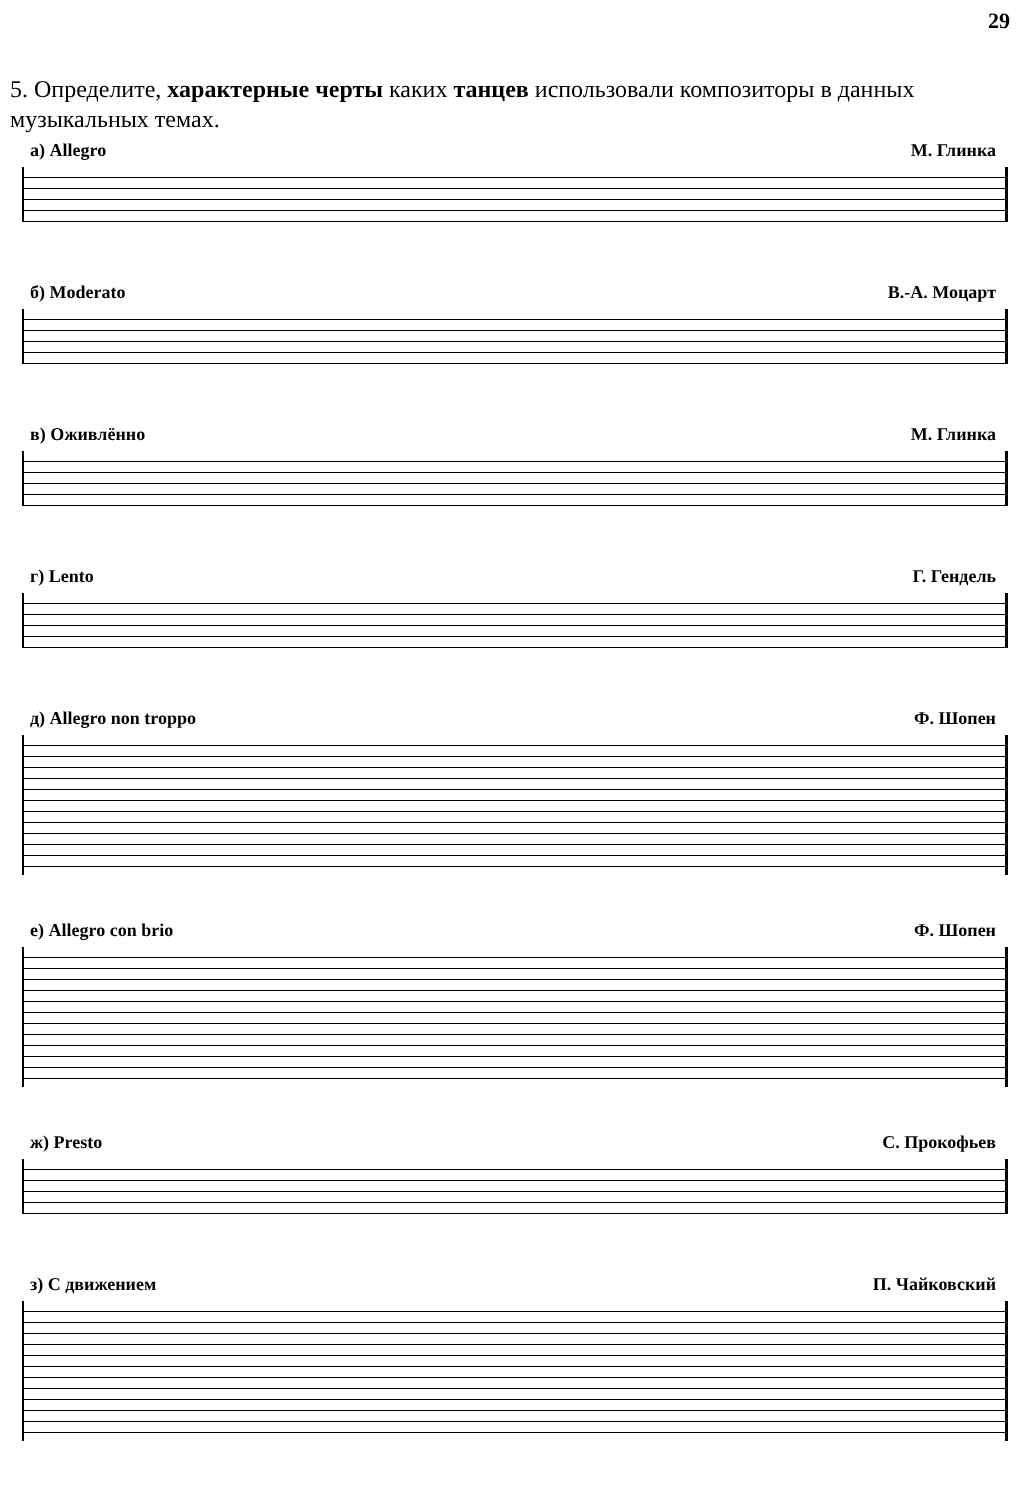29
5. Определите, характерные черты каких танцев использовали композиторы в данных музыкальных темах.
а) Allegro М. Глинка
б) Moderato В.-А. Моцарт
в) Оживлённо М. Глинка
г) Lento Г. Гендель
д) Allegro non troppo Ф. Шопен
е) Allegro con brio Ф. Шопен
ж) Presto С. Прокофьев
з) С движением П. Чайковский